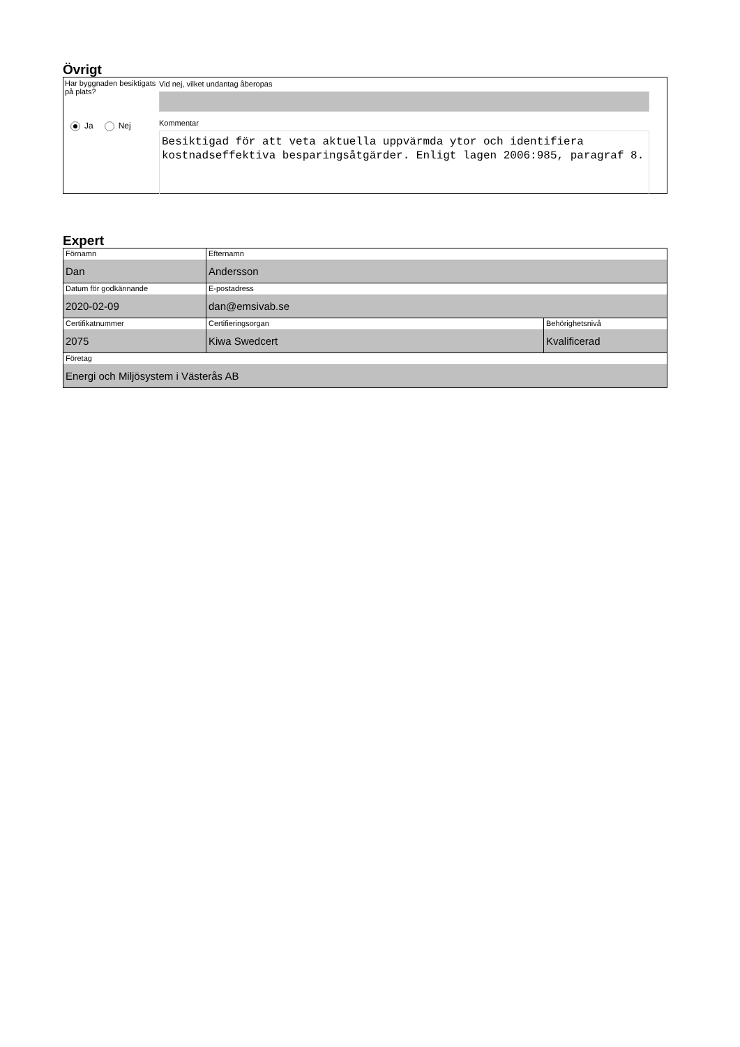Övrigt
Har byggnaden besiktigats på plats?
Ja Nej
Vid nej, vilket undantag åberopas
Kommentar
Besiktigad för att veta aktuella uppvärmda ytor och identifiera kostnadseffektiva besparingsåtgärder. Enligt lagen 2006:985, paragraf 8.
Expert
| Förnamn Dan | Efternamn Andersson | |
| Datum för godkännande 2020-02-09 | E-postadress dan@emsivab.se | |
| Certifikatnummer 2075 | Certifieringsorgan Kiwa Swedcert | Behörighetsnivå Kvalificerad |
| Företag Energi och Miljösystem i Västerås AB | | |